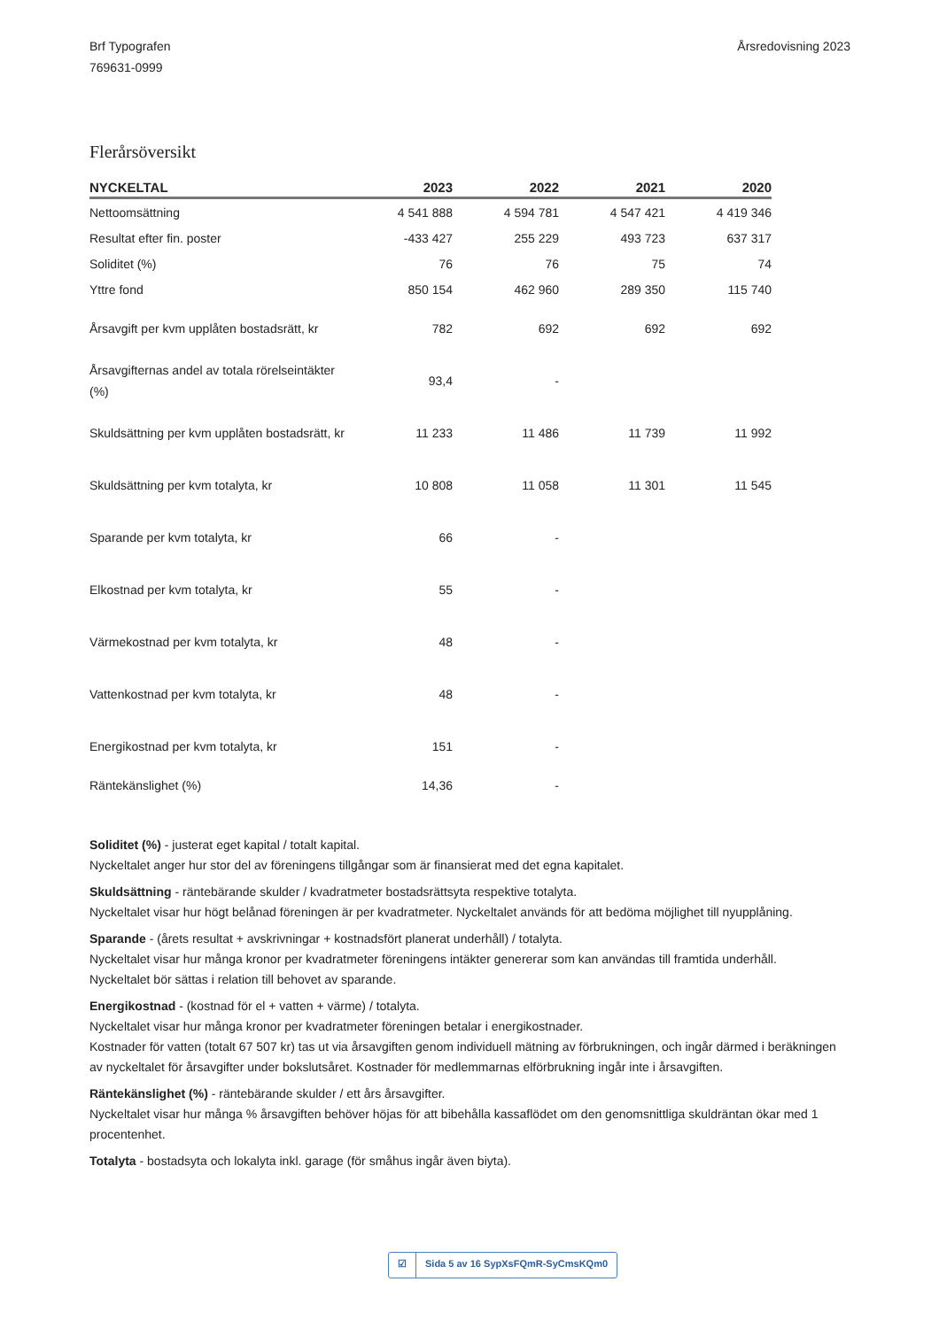Brf Typografen
769631-0999
Årsredovisning 2023
Flerårsöversikt
| NYCKELTAL | 2023 | 2022 | 2021 | 2020 |
| --- | --- | --- | --- | --- |
| Nettoomsättning | 4 541 888 | 4 594 781 | 4 547 421 | 4 419 346 |
| Resultat efter fin. poster | -433 427 | 255 229 | 493 723 | 637 317 |
| Soliditet (%) | 76 | 76 | 75 | 74 |
| Yttre fond | 850 154 | 462 960 | 289 350 | 115 740 |
| Årsavgift per kvm upplåten bostadsrätt, kr | 782 | 692 | 692 | 692 |
| Årsavgifternas andel av totala rörelseintäkter (%) | 93,4 | - | | |
| Skuldsättning per kvm upplåten bostadsrätt, kr | 11 233 | 11 486 | 11 739 | 11 992 |
| Skuldsättning per kvm totalyta, kr | 10 808 | 11 058 | 11 301 | 11 545 |
| Sparande per kvm totalyta, kr | 66 | - | | |
| Elkostnad per kvm totalyta, kr | 55 | - | | |
| Värmekostnad per kvm totalyta, kr | 48 | - | | |
| Vattenkostnad per kvm totalyta, kr | 48 | - | | |
| Energikostnad per kvm totalyta, kr | 151 | - | | |
| Räntekänslighet (%) | 14,36 | - | | |
Soliditet (%) - justerat eget kapital / totalt kapital.
Nyckeltalet anger hur stor del av föreningens tillgångar som är finansierat med det egna kapitalet.
Skuldsättning - räntebärande skulder / kvadratmeter bostadsrättsyta respektive totalyta.
Nyckeltalet visar hur högt belånad föreningen är per kvadratmeter. Nyckeltalet används för att bedöma möjlighet till nyupplåning.
Sparande - (årets resultat + avskrivningar + kostnadsfört planerat underhåll) / totalyta.
Nyckeltalet visar hur många kronor per kvadratmeter föreningens intäkter genererar som kan användas till framtida underhåll.
Nyckeltalet bör sättas i relation till behovet av sparande.
Energikostnad - (kostnad för el + vatten + värme) / totalyta.
Nyckeltalet visar hur många kronor per kvadratmeter föreningen betalar i energikostnader.
Kostnader för vatten (totalt 67 507 kr) tas ut via årsavgiften genom individuell mätning av förbrukningen, och ingår därmed i beräkningen av nyckeltalet för årsavgifter under bokslutsåret. Kostnader för medlemmarnas elförbrukning ingår inte i årsavgiften.
Räntekänslighet (%) - räntebärande skulder / ett års årsavgifter.
Nyckeltalet visar hur många % årsavgiften behöver höjas för att bibehålla kassaflödet om den genomsnittliga skuldräntan ökar med 1 procentenhet.
Totalyta - bostadsyta och lokalyta inkl. garage (för småhus ingår även biyta).
☑ Sida 5 av 16 SypXsFQmR-SyCmsKQm0